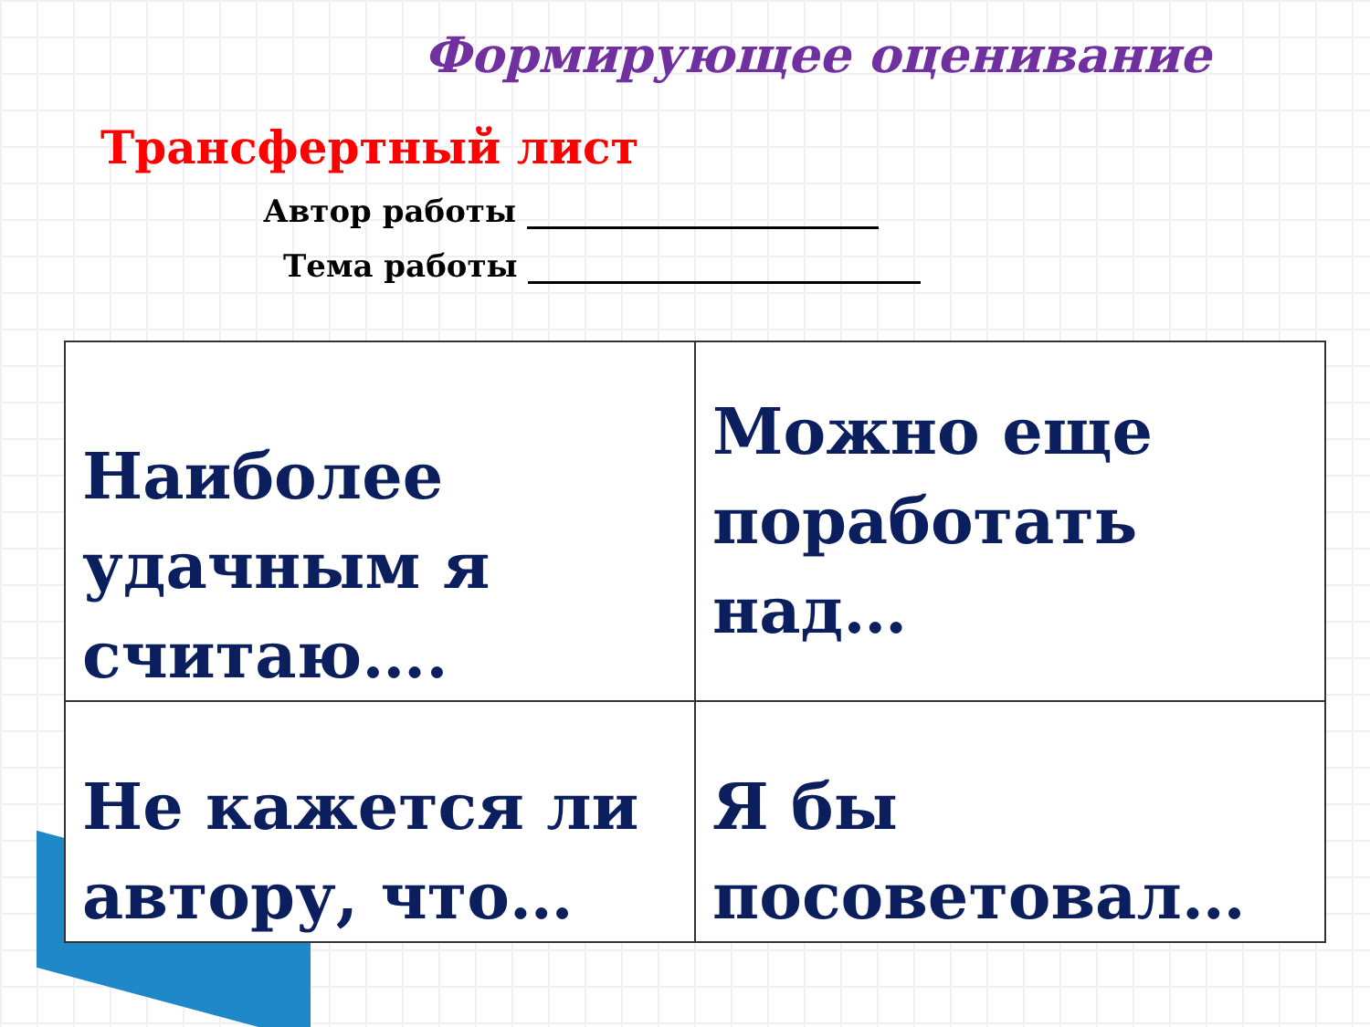Формирующее оценивание
Трансфертный лист
Автор работы
Тема работы
| Наиболее удачным я считаю…. | Можно еще поработать над… |
| Не кажется ли автору, что… | Я бы посоветовал… |